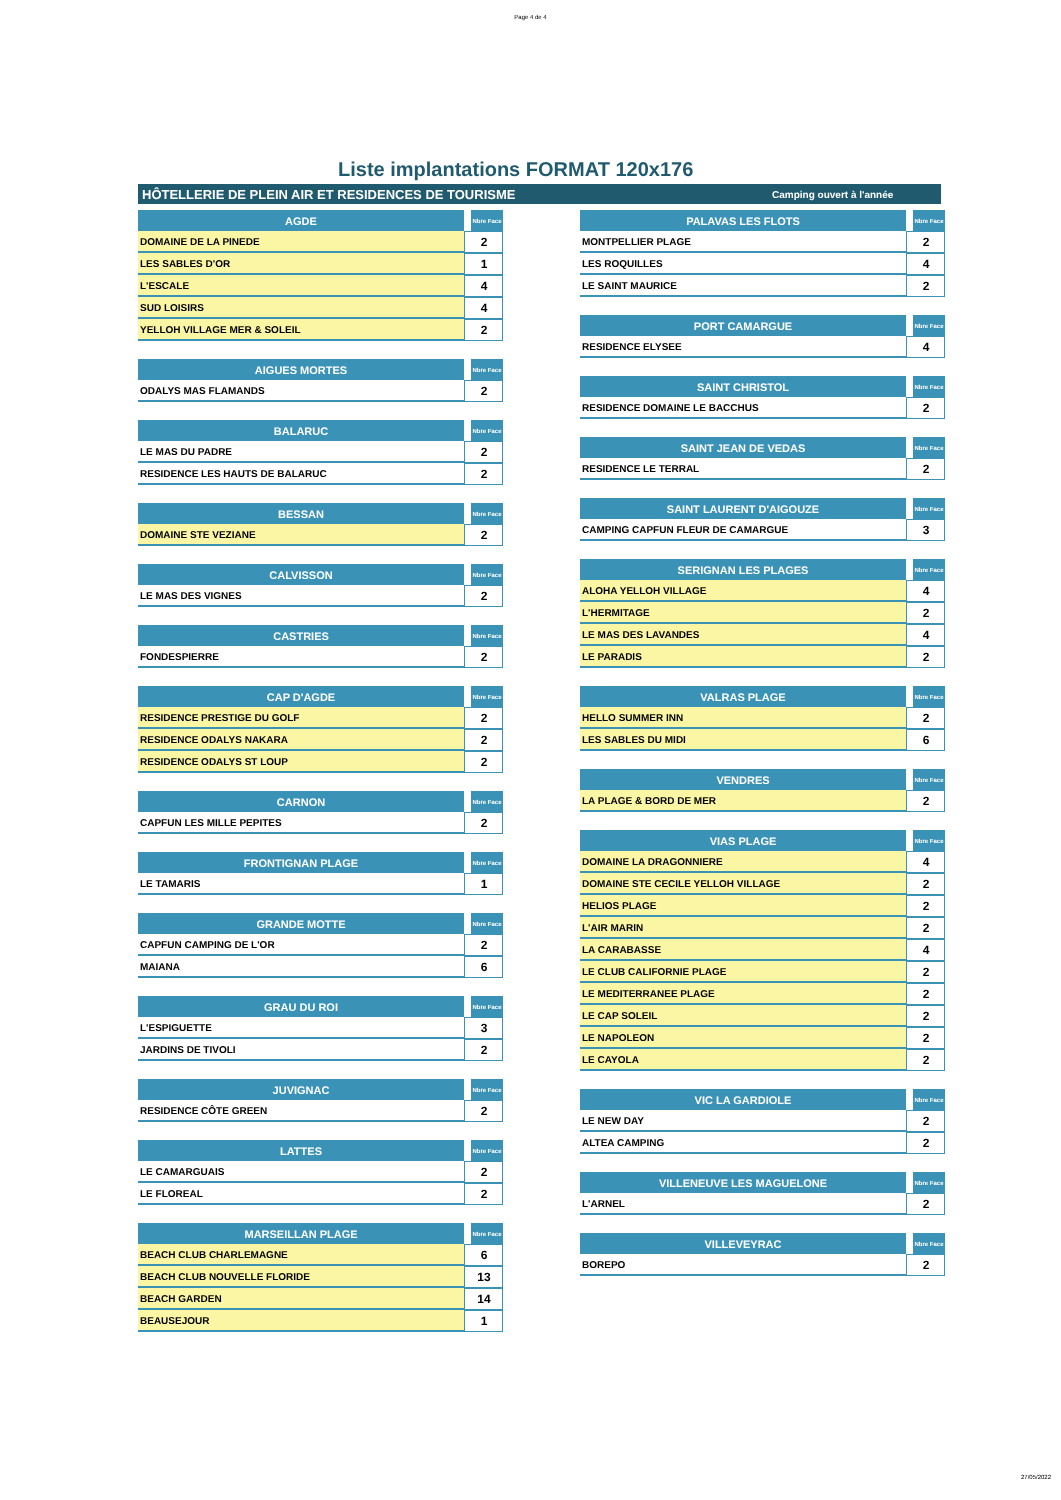Page 4 de 4
Liste implantations FORMAT 120x176
HÔTELLERIE DE PLEIN AIR ET RESIDENCES DE TOURISME Camping ouvert à l'année
| AGDE | Nbre Face |
| --- | --- |
| DOMAINE DE LA PINEDE | 2 |
| LES SABLES D'OR | 1 |
| L'ESCALE | 4 |
| SUD LOISIRS | 4 |
| YELLOH VILLAGE MER & SOLEIL | 2 |
| AIGUES MORTES | Nbre Face |
| --- | --- |
| ODALYS MAS FLAMANDS | 2 |
| BALARUC | Nbre Face |
| --- | --- |
| LE MAS DU PADRE | 2 |
| RESIDENCE LES HAUTS DE BALARUC | 2 |
| BESSAN | Nbre Face |
| --- | --- |
| DOMAINE STE VEZIANE | 2 |
| CALVISSON | Nbre Face |
| --- | --- |
| LE MAS DES VIGNES | 2 |
| CASTRIES | Nbre Face |
| --- | --- |
| FONDESPIERRE | 2 |
| CAP D'AGDE | Nbre Face |
| --- | --- |
| RESIDENCE PRESTIGE DU GOLF | 2 |
| RESIDENCE ODALYS NAKARA | 2 |
| RESIDENCE ODALYS ST LOUP | 2 |
| CARNON | Nbre Face |
| --- | --- |
| CAPFUN LES MILLE PEPITES | 2 |
| FRONTIGNAN PLAGE | Nbre Face |
| --- | --- |
| LE TAMARIS | 1 |
| GRANDE MOTTE | Nbre Face |
| --- | --- |
| CAPFUN CAMPING DE L'OR | 2 |
| MAIANA | 6 |
| GRAU DU ROI | Nbre Face |
| --- | --- |
| L'ESPIGUETTE | 3 |
| JARDINS DE TIVOLI | 2 |
| JUVIGNAC | Nbre Face |
| --- | --- |
| RESIDENCE CÔTE GREEN | 2 |
| LATTES | Nbre Face |
| --- | --- |
| LE CAMARGUAIS | 2 |
| LE FLOREAL | 2 |
| MARSEILLAN PLAGE | Nbre Face |
| --- | --- |
| BEACH CLUB CHARLEMAGNE | 6 |
| BEACH CLUB NOUVELLE FLORIDE | 13 |
| BEACH GARDEN | 14 |
| BEAUSEJOUR | 1 |
| PALAVAS LES FLOTS | Nbre Face |
| --- | --- |
| MONTPELLIER PLAGE | 2 |
| LES ROQUILLES | 4 |
| LE SAINT MAURICE | 2 |
| PORT CAMARGUE | Nbre Face |
| --- | --- |
| RESIDENCE ELYSEE | 4 |
| SAINT CHRISTOL | Nbre Face |
| --- | --- |
| RESIDENCE DOMAINE LE BACCHUS | 2 |
| SAINT JEAN DE VEDAS | Nbre Face |
| --- | --- |
| RESIDENCE LE TERRAL | 2 |
| SAINT LAURENT D'AIGOUZE | Nbre Face |
| --- | --- |
| CAMPING CAPFUN FLEUR DE CAMARGUE | 3 |
| SERIGNAN LES PLAGES | Nbre Face |
| --- | --- |
| ALOHA YELLOH VILLAGE | 4 |
| L'HERMITAGE | 2 |
| LE MAS DES LAVANDES | 4 |
| LE PARADIS | 2 |
| VALRAS PLAGE | Nbre Face |
| --- | --- |
| HELLO SUMMER INN | 2 |
| LES SABLES DU MIDI | 6 |
| VENDRES | Nbre Face |
| --- | --- |
| LA PLAGE & BORD DE MER | 2 |
| VIAS PLAGE | Nbre Face |
| --- | --- |
| DOMAINE LA DRAGONNIERE | 4 |
| DOMAINE STE CECILE YELLOH VILLAGE | 2 |
| HELIOS PLAGE | 2 |
| L'AIR MARIN | 2 |
| LA CARABASSE | 4 |
| LE CLUB CALIFORNIE PLAGE | 2 |
| LE MEDITERRANEE PLAGE | 2 |
| LE CAP SOLEIL | 2 |
| LE NAPOLEON | 2 |
| LE CAYOLA | 2 |
| VIC LA GARDIOLE | Nbre Face |
| --- | --- |
| LE NEW DAY | 2 |
| ALTEA CAMPING | 2 |
| VILLENEUVE LES MAGUELONE | Nbre Face |
| --- | --- |
| L'ARNEL | 2 |
| VILLEVEYRAC | Nbre Face |
| --- | --- |
| BOREPO | 2 |
27/05/2022